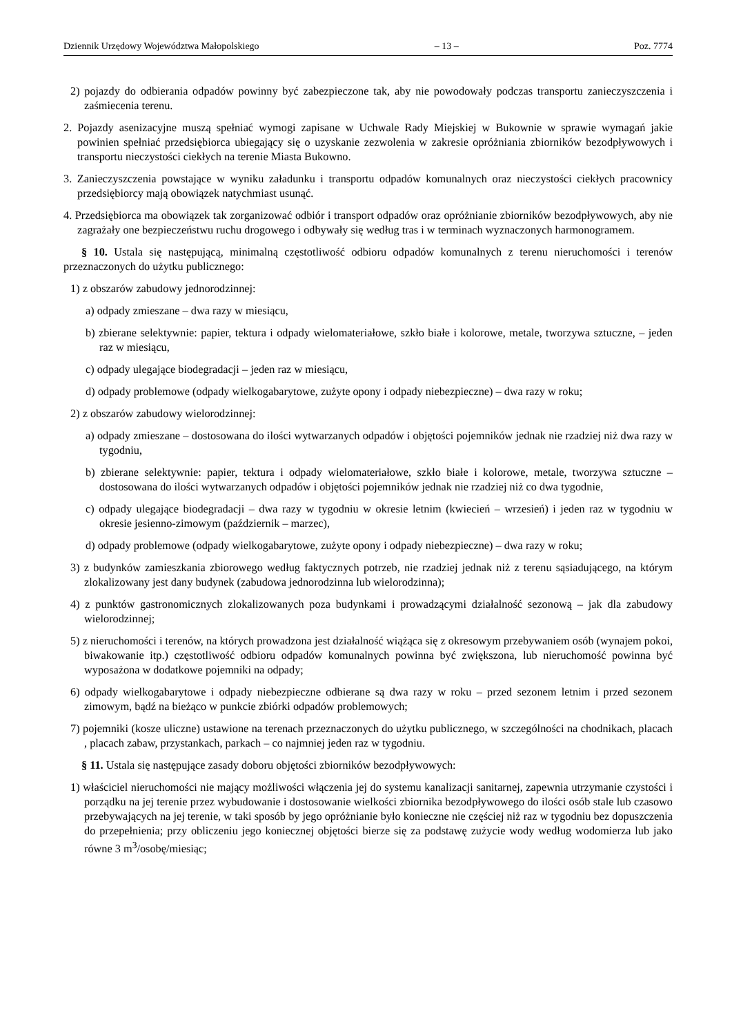Dziennik Urzędowy Województwa Małopolskiego – 13 – Poz. 7774
2) pojazdy do odbierania odpadów powinny być zabezpieczone tak, aby nie powodowały podczas transportu zanieczyszczenia i zaśmiecenia terenu.
2. Pojazdy asenizacyjne muszą spełniać wymogi zapisane w Uchwale Rady Miejskiej w Bukownie w sprawie wymagań jakie powinien spełniać przedsiębiorca ubiegający się o uzyskanie zezwolenia w zakresie opróżniania zbiorników bezodpływowych i transportu nieczystości ciekłych na terenie Miasta Bukowno.
3. Zanieczyszczenia powstające w wyniku załadunku i transportu odpadów komunalnych oraz nieczystości ciekłych pracownicy przedsiębiorcy mają obowiązek natychmiast usunąć.
4. Przedsiębiorca ma obowiązek tak zorganizować odbiór i transport odpadów oraz opróżnianie zbiorników bezodpływowych, aby nie zagrażały one bezpieczeństwu ruchu drogowego i odbywały się według tras i w terminach wyznaczonych harmonogramem.
§ 10. Ustala się następującą, minimalną częstotliwość odbioru odpadów komunalnych z terenu nieruchomości i terenów przeznaczonych do użytku publicznego:
1) z obszarów zabudowy jednorodzinnej:
a) odpady zmieszane – dwa razy w miesiącu,
b) zbierane selektywnie: papier, tektura i odpady wielomateriałowe, szkło białe i kolorowe, metale, tworzywa sztuczne, – jeden raz w miesiącu,
c) odpady ulegające biodegradacji – jeden raz w miesiącu,
d) odpady problemowe (odpady wielkogabarytowe, zużyte opony i odpady niebezpieczne) – dwa razy w roku;
2) z obszarów zabudowy wielorodzinnej:
a) odpady zmieszane – dostosowana do ilości wytwarzanych odpadów i objętości pojemników jednak nie rzadziej niż dwa razy w tygodniu,
b) zbierane selektywnie: papier, tektura i odpady wielomateriałowe, szkło białe i kolorowe, metale, tworzywa sztuczne – dostosowana do ilości wytwarzanych odpadów i objętości pojemników jednak nie rzadziej niż co dwa tygodnie,
c) odpady ulegające biodegradacji – dwa razy w tygodniu w okresie letnim (kwiecień – wrzesień) i jeden raz w tygodniu w okresie jesienno-zimowym (październik – marzec),
d) odpady problemowe (odpady wielkogabarytowe, zużyte opony i odpady niebezpieczne) – dwa razy w roku;
3) z budynków zamieszkania zbiorowego według faktycznych potrzeb, nie rzadziej jednak niż z terenu sąsiadującego, na którym zlokalizowany jest dany budynek (zabudowa jednorodzinna lub wielorodzinna);
4) z punktów gastronomicznych zlokalizowanych poza budynkami i prowadzącymi działalność sezonową – jak dla zabudowy wielorodzinnej;
5) z nieruchomości i terenów, na których prowadzona jest działalność wiążąca się z okresowym przebywaniem osób (wynajem pokoi, biwakowanie itp.) częstotliwość odbioru odpadów komunalnych powinna być zwiększona, lub nieruchomość powinna być wyposażona w dodatkowe pojemniki na odpady;
6) odpady wielkogabarytowe i odpady niebezpieczne odbierane są dwa razy w roku – przed sezonem letnim i przed sezonem zimowym, bądź na bieżąco w punkcie zbiórki odpadów problemowych;
7) pojemniki (kosze uliczne) ustawione na terenach przeznaczonych do użytku publicznego, w szczególności na chodnikach, placach , placach zabaw, przystankach, parkach – co najmniej jeden raz w tygodniu.
§ 11. Ustala się następujące zasady doboru objętości zbiorników bezodpływowych:
1) właściciel nieruchomości nie mający możliwości włączenia jej do systemu kanalizacji sanitarnej, zapewnia utrzymanie czystości i porządku na jej terenie przez wybudowanie i dostosowanie wielkości zbiornika bezodpływowego do ilości osób stale lub czasowo przebywających na jej terenie, w taki sposób by jego opróżnianie było konieczne nie częściej niż raz w tygodniu bez dopuszczenia do przepełnienia; przy obliczeniu jego koniecznej objętości bierze się za podstawę zużycie wody według wodomierza lub jako równe 3 m<sup>3</sup>/osobę/miesiąc;